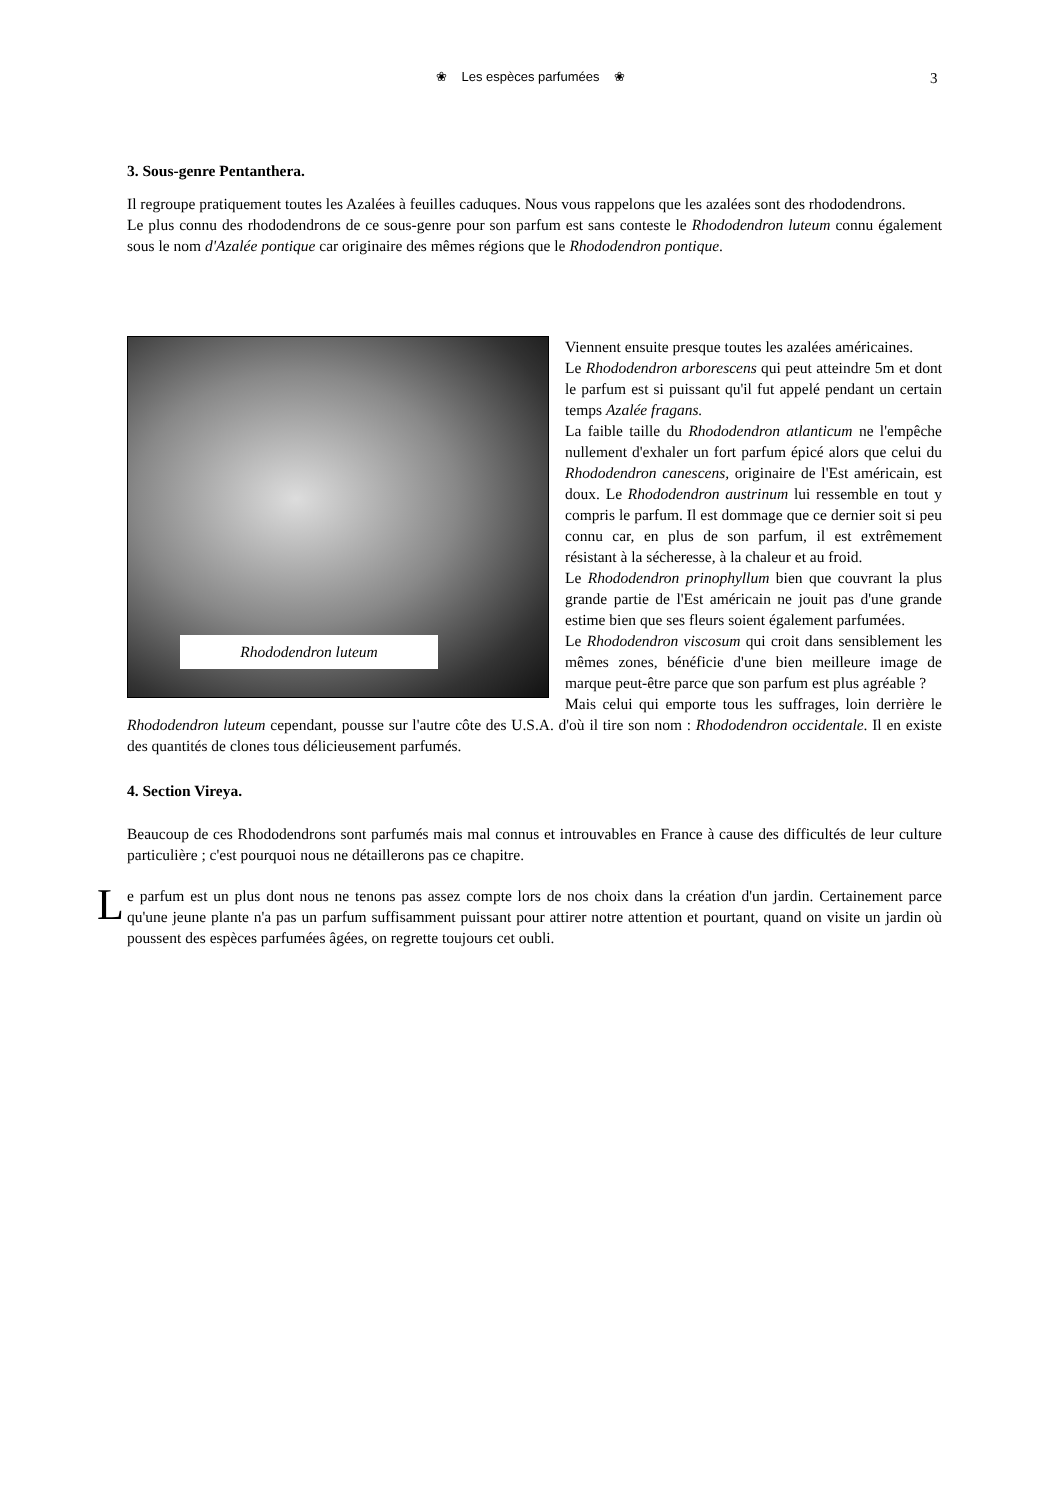❀ Les espèces parfumées ❀ 3
3. Sous-genre Pentanthera.
Il regroupe pratiquement toutes les Azalées à feuilles caduques. Nous vous rappelons que les azalées sont des rhododendrons.
Le plus connu des rhododendrons de ce sous-genre pour son parfum est sans conteste le Rhododendron luteum connu également sous le nom d'Azalée pontique car originaire des mêmes régions que le Rhododendron pontique.
Rhododendron luteum
Viennent ensuite presque toutes les azalées américaines.
Le Rhododendron arborescens qui peut atteindre 5m et dont le parfum est si puissant qu'il fut appelé pendant un certain temps Azalée fragans.
La faible taille du Rhododendron atlanticum ne l'empêche nullement d'exhaler un fort parfum épicé alors que celui du Rhododendron canescens, originaire de l'Est américain, est doux. Le Rhododendron austrinum lui ressemble en tout y compris le parfum. Il est dommage que ce dernier soit si peu connu car, en plus de son parfum, il est extrêmement résistant à la sécheresse, à la chaleur et au froid.
Le Rhododendron prinophyllum bien que couvrant la plus grande partie de l'Est américain ne jouit pas d'une grande estime bien que ses fleurs soient également parfumées.
Le Rhododendron viscosum qui croit dans sensiblement les mêmes zones, bénéficie d'une bien meilleure image de marque peut-être parce que son parfum est plus agréable ?
Mais celui qui emporte tous les suffrages, loin derrière le Rhododendron luteum cependant, pousse sur l'autre côte des U.S.A. d'où il tire son nom : Rhododendron occidentale. Il en existe des quantités de clones tous délicieusement parfumés.
4. Section Vireya.
Beaucoup de ces Rhododendrons sont parfumés mais mal connus et introuvables en France à cause des difficultés de leur culture particulière ; c'est pourquoi nous ne détaillerons pas ce chapitre.
Le parfum est un plus dont nous ne tenons pas assez compte lors de nos choix dans la création d'un jardin. Certainement parce qu'une jeune plante n'a pas un parfum suffisamment puissant pour attirer notre attention et pourtant, quand on visite un jardin où poussent des espèces parfumées âgées, on regrette toujours cet oubli.